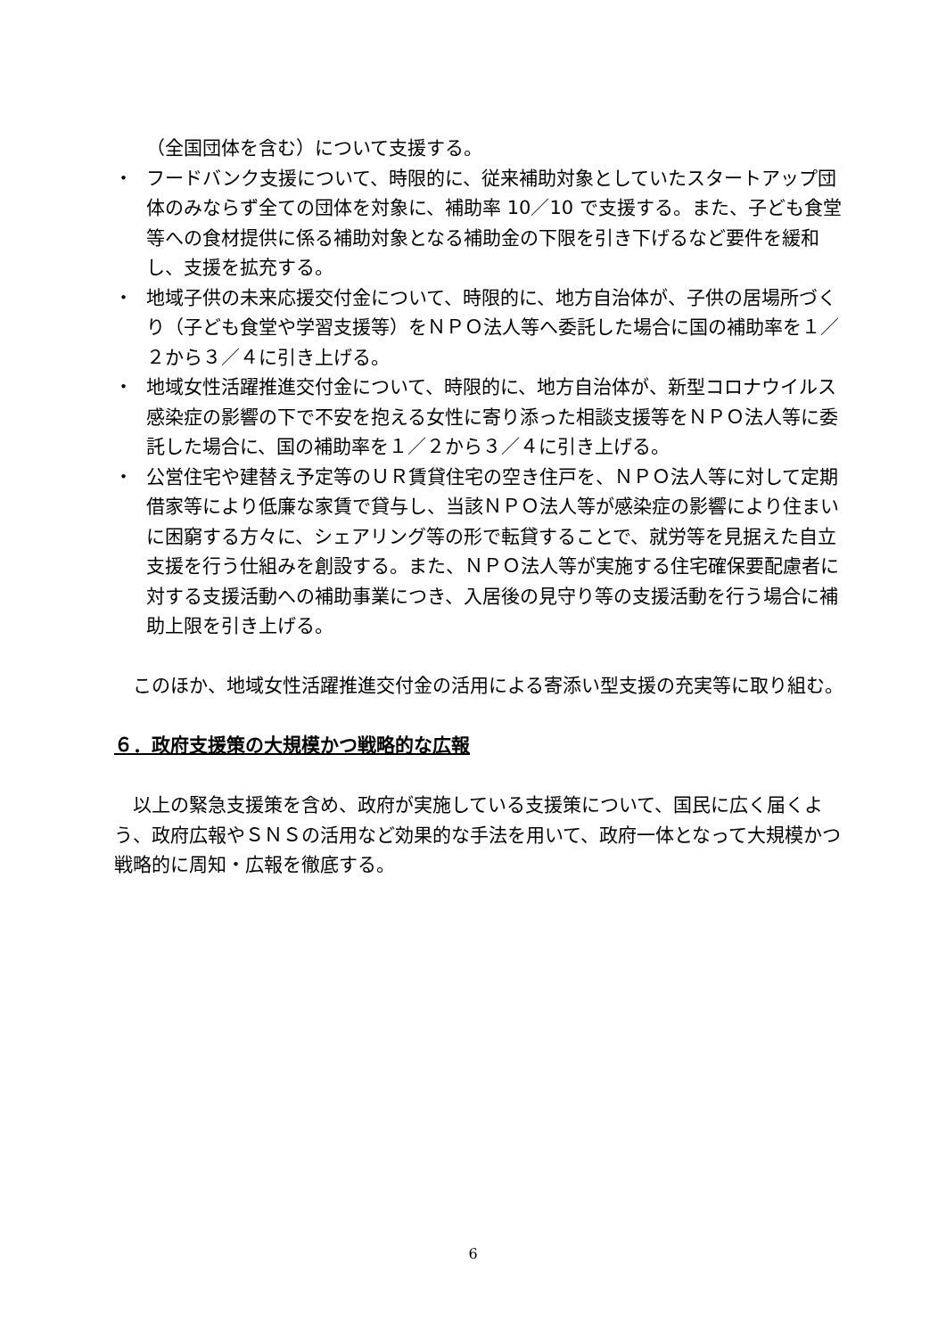（全国団体を含む）について支援する。
・ フードバンク支援について、時限的に、従来補助対象としていたスタートアップ団体のみならず全ての団体を対象に、補助率 10／10 で支援する。また、子ども食堂等への食材提供に係る補助対象となる補助金の下限を引き下げるなど要件を緩和し、支援を拡充する。
・ 地域子供の未来応援交付金について、時限的に、地方自治体が、子供の居場所づくり（子ども食堂や学習支援等）をＮＰＯ法人等へ委託した場合に国の補助率を１／２から３／４に引き上げる。
・ 地域女性活躍推進交付金について、時限的に、地方自治体が、新型コロナウイルス感染症の影響の下で不安を抱える女性に寄り添った相談支援等をＮＰＯ法人等に委託した場合に、国の補助率を１／２から３／４に引き上げる。
・ 公営住宅や建替え予定等のＵＲ賃貸住宅の空き住戸を、ＮＰＯ法人等に対して定期借家等により低廉な家賃で貸与し、当該ＮＰＯ法人等が感染症の影響により住まいに困窮する方々に、シェアリング等の形で転貸することで、就労等を見据えた自立支援を行う仕組みを創設する。また、ＮＰＯ法人等が実施する住宅確保要配慮者に対する支援活動への補助事業につき、入居後の見守り等の支援活動を行う場合に補助上限を引き上げる。
　このほか、地域女性活躍推進交付金の活用による寄添い型支援の充実等に取り組む。
６．政府支援策の大規模かつ戦略的な広報
　以上の緊急支援策を含め、政府が実施している支援策について、国民に広く届くよう、政府広報やＳＮＳの活用など効果的な手法を用いて、政府一体となって大規模かつ戦略的に周知・広報を徹底する。
6